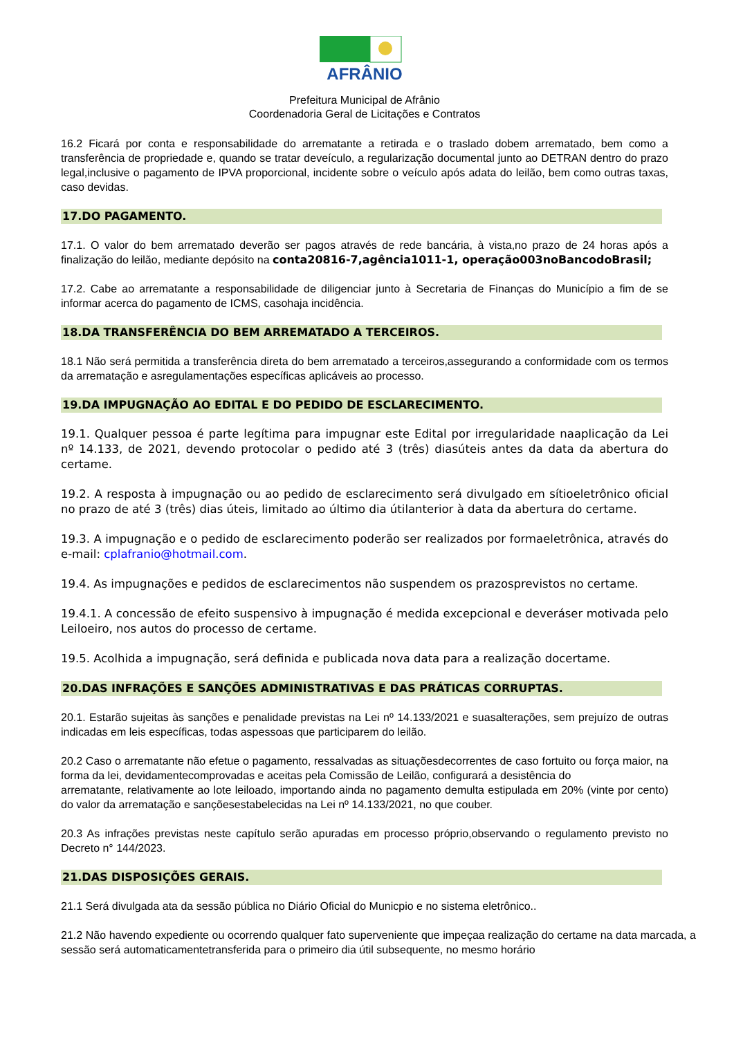AFRÂNIO
Prefeitura Municipal de Afrânio
Coordenadoria Geral de Licitações e Contratos
16.2 Ficará por conta e responsabilidade do arrematante a retirada e o traslado dobem arrematado, bem como a transferência de propriedade e, quando se tratar deveículo, a regularização documental junto ao DETRAN dentro do prazo legal,inclusive o pagamento de IPVA proporcional, incidente sobre o veículo após adata do leilão, bem como outras taxas, caso devidas.
17.DO PAGAMENTO.
17.1. O valor do bem arrematado deverão ser pagos através de rede bancária, à vista,no prazo de 24 horas após a finalização do leilão, mediante depósito na conta20816-7,agência1011-1, operação003noBancodoBrasil;
17.2. Cabe ao arrematante a responsabilidade de diligenciar junto à Secretaria de Finanças do Município a fim de se informar acerca do pagamento de ICMS, casohaja incidência.
18.DA TRANSFERÊNCIA DO BEM ARREMATADO A TERCEIROS.
18.1 Não será permitida a transferência direta do bem arrematado a terceiros,assegurando a conformidade com os termos da arrematação e asregulamentações específicas aplicáveis ao processo.
19.DA IMPUGNAÇÃO AO EDITAL E DO PEDIDO DE ESCLARECIMENTO.
19.1. Qualquer pessoa é parte legítima para impugnar este Edital por irregularidade naaplicação da Lei nº 14.133, de 2021, devendo protocolar o pedido até 3 (três) diasúteis antes da data da abertura do certame.
19.2. A resposta à impugnação ou ao pedido de esclarecimento será divulgado em sítioeletrônico oficial no prazo de até 3 (três) dias úteis, limitado ao último dia útilanterior à data da abertura do certame.
19.3. A impugnação e o pedido de esclarecimento poderão ser realizados por formaeletrônica, através do e-mail: cplafranio@hotmail.com.
19.4. As impugnações e pedidos de esclarecimentos não suspendem os prazosprevistos no certame.
19.4.1. A concessão de efeito suspensivo à impugnação é medida excepcional e deveráser motivada pelo Leiloeiro, nos autos do processo de certame.
19.5. Acolhida a impugnação, será definida e publicada nova data para a realização docertame.
20.DAS INFRAÇÕES E SANÇÕES ADMINISTRATIVAS E DAS PRÁTICAS CORRUPTAS.
20.1. Estarão sujeitas às sanções e penalidade previstas na Lei nº 14.133/2021 e suasalterações, sem prejuízo de outras indicadas em leis específicas, todas aspessoas que participarem do leilão.
20.2 Caso o arrematante não efetue o pagamento, ressalvadas as situaçõesdecorrentes de caso fortuito ou força maior, na forma da lei, devidamentecomprovadas e aceitas pela Comissão de Leilão, configurará a desistência do
arrematante, relativamente ao lote leiloado, importando ainda no pagamento demulta estipulada em 20% (vinte por cento) do valor da arrematação e sançõesestabelecidas na Lei nº 14.133/2021, no que couber.
20.3 As infrações previstas neste capítulo serão apuradas em processo próprio,observando o regulamento previsto no Decreto n° 144/2023.
21.DAS DISPOSIÇÕES GERAIS.
21.1 Será divulgada ata da sessão pública no Diário Oficial do Municpio e no sistema eletrônico..
21.2 Não havendo expediente ou ocorrendo qualquer fato superveniente que impeçaa realização do certame na data marcada, a sessão será automaticamentetransferida para o primeiro dia útil subsequente, no mesmo horário